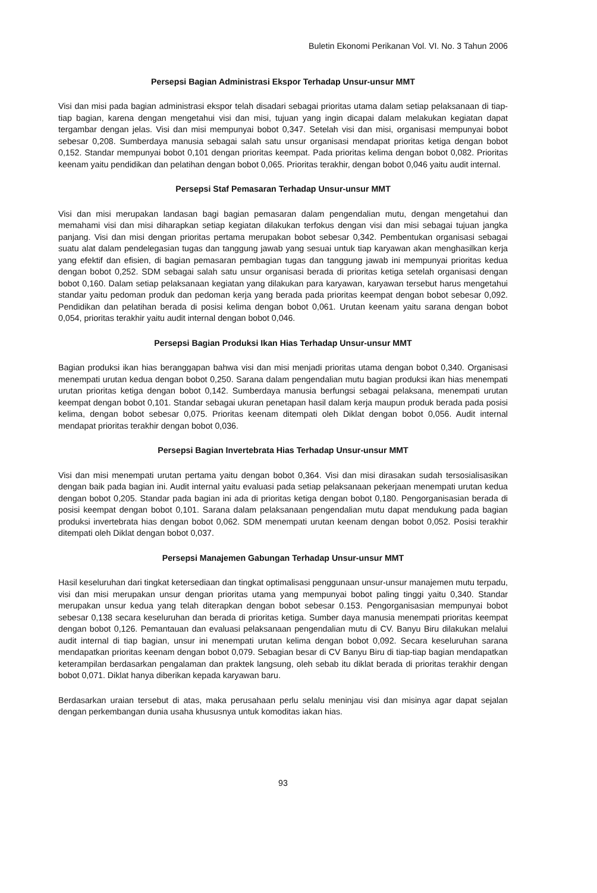Buletin Ekonomi Perikanan Vol. VI. No. 3 Tahun 2006
Persepsi Bagian Administrasi Ekspor Terhadap Unsur-unsur MMT
Visi dan misi pada bagian administrasi ekspor telah disadari sebagai prioritas utama dalam setiap pelaksanaan di tiap-tiap bagian, karena dengan mengetahui visi dan misi, tujuan yang ingin dicapai dalam melakukan kegiatan dapat tergambar dengan jelas. Visi dan misi mempunyai bobot 0,347. Setelah visi dan misi, organisasi mempunyai bobot sebesar 0,208. Sumberdaya manusia sebagai salah satu unsur organisasi mendapat prioritas ketiga dengan bobot 0,152. Standar mempunyai bobot 0,101 dengan prioritas keempat. Pada prioritas kelima dengan bobot 0,082. Prioritas keenam yaitu pendidikan dan pelatihan dengan bobot 0,065. Prioritas terakhir, dengan bobot 0,046 yaitu audit internal.
Persepsi Staf Pemasaran Terhadap Unsur-unsur MMT
Visi dan misi merupakan landasan bagi bagian pemasaran dalam pengendalian mutu, dengan mengetahui dan memahami visi dan misi diharapkan setiap kegiatan dilakukan terfokus dengan visi dan misi sebagai tujuan jangka panjang. Visi dan misi dengan prioritas pertama merupakan bobot sebesar 0,342. Pembentukan organisasi sebagai suatu alat dalam pendelegasian tugas dan tanggung jawab yang sesuai untuk tiap karyawan akan menghasilkan kerja yang efektif dan efisien, di bagian pemasaran pembagian tugas dan tanggung jawab ini mempunyai prioritas kedua dengan bobot 0,252. SDM sebagai salah satu unsur organisasi berada di prioritas ketiga setelah organisasi dengan bobot 0,160. Dalam setiap pelaksanaan kegiatan yang dilakukan para karyawan, karyawan tersebut harus mengetahui standar yaitu pedoman produk dan pedoman kerja yang berada pada prioritas keempat dengan bobot sebesar 0,092. Pendidikan dan pelatihan berada di posisi kelima dengan bobot 0,061. Urutan keenam yaitu sarana dengan bobot 0,054, prioritas terakhir yaitu audit internal dengan bobot 0,046.
Persepsi Bagian Produksi Ikan Hias Terhadap Unsur-unsur MMT
Bagian produksi ikan hias beranggapan bahwa visi dan misi menjadi prioritas utama dengan bobot 0,340. Organisasi menempati urutan kedua dengan bobot 0,250. Sarana dalam pengendalian mutu bagian produksi ikan hias menempati urutan prioritas ketiga dengan bobot 0,142. Sumberdaya manusia berfungsi sebagai pelaksana, menempati urutan keempat dengan bobot 0,101. Standar sebagai ukuran penetapan hasil dalam kerja maupun produk berada pada posisi kelima, dengan bobot sebesar 0,075. Prioritas keenam ditempati oleh Diklat dengan bobot 0,056. Audit internal mendapat prioritas terakhir dengan bobot 0,036.
Persepsi Bagian Invertebrata Hias Terhadap Unsur-unsur MMT
Visi dan misi menempati urutan pertama yaitu dengan bobot 0,364. Visi dan misi dirasakan sudah tersosialisasikan dengan baik pada bagian ini. Audit internal yaitu evaluasi pada setiap pelaksanaan pekerjaan menempati urutan kedua dengan bobot 0,205. Standar pada bagian ini ada di prioritas ketiga dengan bobot 0,180. Pengorganisasian berada di posisi keempat dengan bobot 0,101. Sarana dalam pelaksanaan pengendalian mutu dapat mendukung pada bagian produksi invertebrata hias dengan bobot 0,062. SDM menempati urutan keenam dengan bobot 0,052. Posisi terakhir ditempati oleh Diklat dengan bobot 0,037.
Persepsi Manajemen Gabungan Terhadap Unsur-unsur MMT
Hasil keseluruhan dari tingkat ketersediaan dan tingkat optimalisasi penggunaan unsur-unsur manajemen mutu terpadu, visi dan misi merupakan unsur dengan prioritas utama yang mempunyai bobot paling tinggi yaitu 0,340. Standar merupakan unsur kedua yang telah diterapkan dengan bobot sebesar 0.153. Pengorganisasian mempunyai bobot sebesar 0,138 secara keseluruhan dan berada di prioritas ketiga. Sumber daya manusia menempati prioritas keempat dengan bobot 0,126. Pemantauan dan evaluasi pelaksanaan pengendalian mutu di CV. Banyu Biru dilakukan melalui audit internal di tiap bagian, unsur ini menempati urutan kelima dengan bobot 0,092. Secara keseluruhan sarana mendapatkan prioritas keenam dengan bobot 0,079. Sebagian besar di CV Banyu Biru di tiap-tiap bagian mendapatkan keterampilan berdasarkan pengalaman dan praktek langsung, oleh sebab itu diklat berada di prioritas terakhir dengan bobot 0,071. Diklat hanya diberikan kepada karyawan baru.
Berdasarkan uraian tersebut di atas, maka perusahaan perlu selalu meninjau visi dan misinya agar dapat sejalan dengan perkembangan dunia usaha khususnya untuk komoditas iakan hias.
93